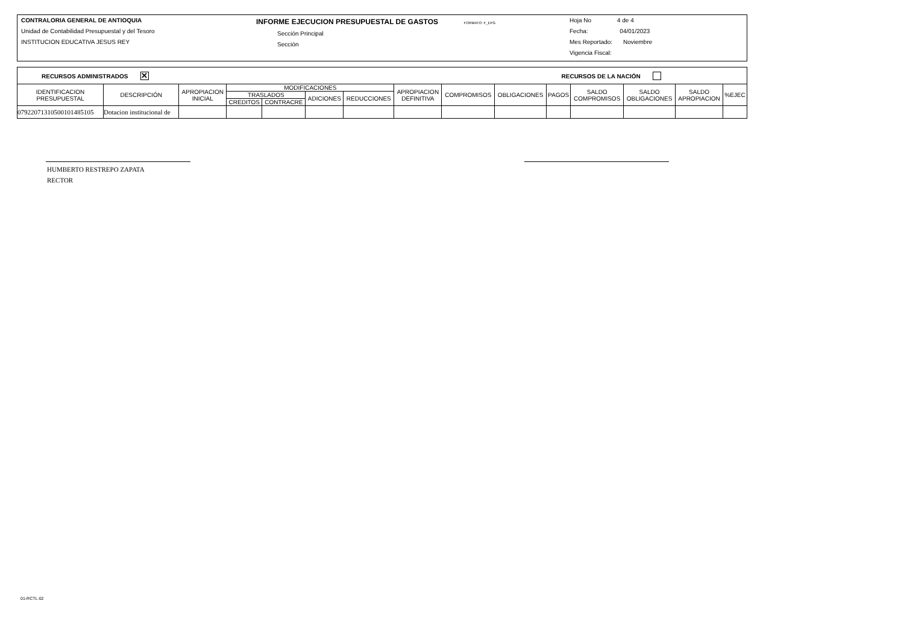CONTRALORIA GENERAL DE ANTIOQUIA
Unidad de Contabilidad Presupuestal y del Tesoro
INSTITUCION EDUCATIVA JESUS REY
INFORME EJECUCION PRESUPUESTAL DE GASTOS FORMATO: F_EPG
Sección Principal
Sección
Hoja No 4 de 4
Fecha: 04/01/2023
Mes Reportado: Noviembre
Vigencia Fiscal:
RECURSOS ADMINISTRADOS ✕ RECURSOS DE LA NACIÓN
| IDENTIFICACION PRESUPUESTAL | DESCRIPCIÓN | APROPIACION INICIAL | MODIFICACIONES | | | | APROPIACION DEFINITIVA | COMPROMISOS | OBLIGACIONES | PAGOS | SALDO COMPROMISOS | SALDO OBLIGACIONES | SALDO APROPIACION | %EJEC |
| --- | --- | --- | --- | --- | --- | --- | --- | --- | --- | --- | --- | --- | --- | --- |
| | | | TRASLADOS | | ADICIONES | REDUCCIONES | | | | | | | | |
| | | | CREDITOS | CONTRACRE | | | | | | | | | | |
| 079220713105001014851​05 | Dotacion institucional de | | | | | | | | | | | | | |
HUMBERTO RESTREPO ZAPATA
RECTOR
01-RCTL-02